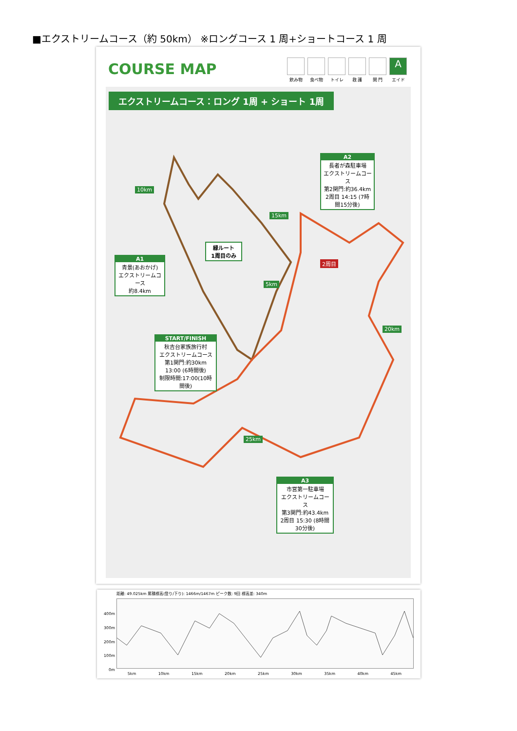■エクストリームコース（約 50km） ※ロングコース 1 周+ショートコース 1 周
COURSE MAP
飲み物 食べ物 トイレ 救 護 関 門
A
エイド
エクストリームコース：ロング 1周 + ショート 1周
A2
長者が森駐車場
エクストリームコース
第2関門:約36.4km
2周目 14:15 (7時間15分後)
10km
15km
緑ルート
1周目のみ
2周目
A1
青景(あおかげ)
エクストリームコース
約8.4km
5km
20km
START/FINISH
秋吉台家族旅行村
エクストリームコース
第1関門:約30km
13:00 (6時間後)
制限時間:17:00(10時間後)
25km
A3
市営第一駐車場
エクストリームコース
第3関門:約43.4km
2周目 15:30 (8時間30分後)
距離: 49.025km 累積標高(登り/下り): 1466m/1467m ピーク数: 9回 標高差: 340m
400m
300m
200m
100m
0m
5km 10km 15km 20km 25km 30km 35km 40km 45km